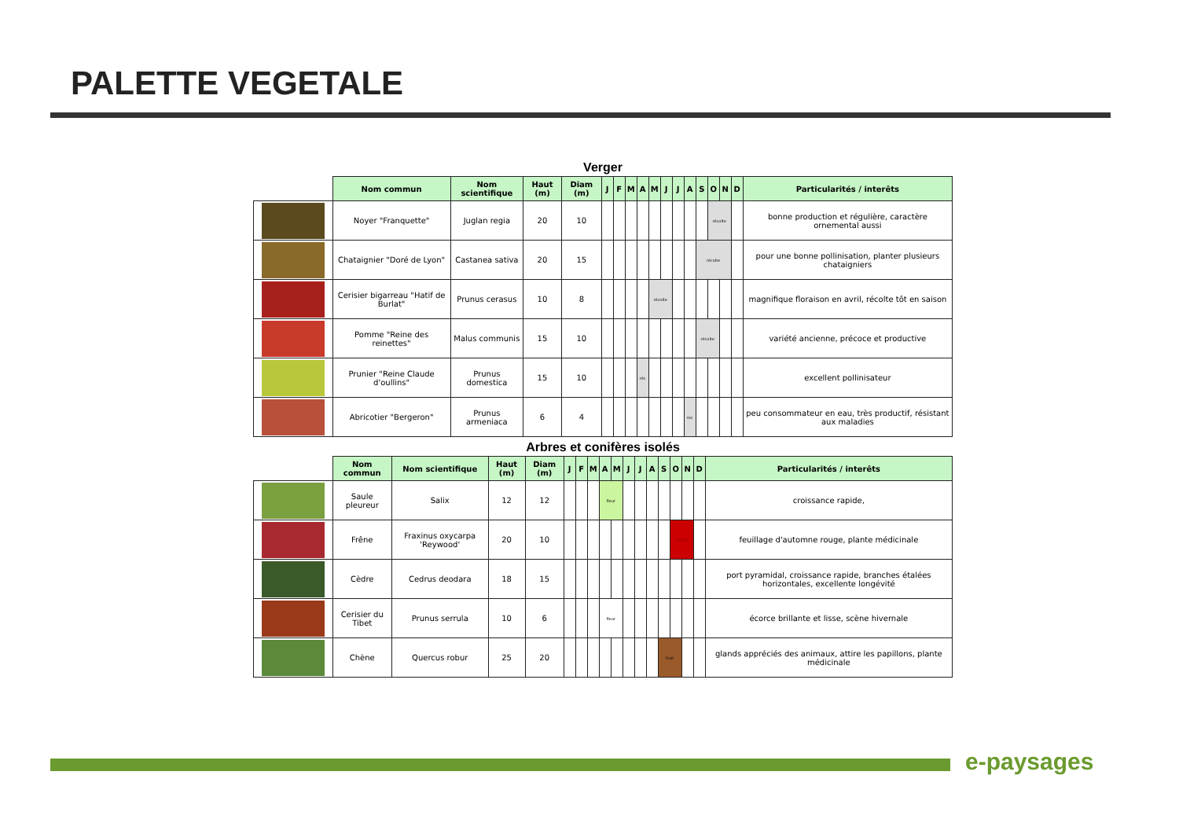PALETTE VEGETALE
Verger
| | Nom commun | Nom scientifique | Haut (m) | Diam (m) | J | F | M | A | M | J | J | A | S | O | N | D | Particularités / interêts |
| --- | --- | --- | --- | --- | --- | --- | --- | --- | --- | --- | --- | --- | --- | --- | --- | --- | --- |
| | Noyer "Franquette" | Juglan regia | 20 | 10 | | | | | | | | | | récolte | | | bonne production et régulière, caractère ornemental aussi |
| | Chataignier "Doré de Lyon" | Castanea sativa | 20 | 15 | | | | | | | | | récolte | | | | pour une bonne pollinisation, planter plusieurs chataigniers |
| | Cerisier bigarreau "Hatif de Burlat" | Prunus cerasus | 10 | 8 | | | | | récolte | | | | | | | | magnifique floraison en avril, récolte tôt en saison |
| | Pomme "Reine des reinettes" | Malus communis | 15 | 10 | | | | | | | | | récolte | | | | variété ancienne, précoce et productive |
| | Prunier "Reine Claude d'oullins" | Prunus domestica | 15 | 10 | | | | réc | | | | | | | | | excellent pollinisateur |
| | Abricotier "Bergeron" | Prunus armeniaca | 6 | 4 | | | | | | | | rec | | | | | peu consommateur en eau, très productif, résistant aux maladies |
Arbres et conifères isolés
| | Nom commun | Nom scientifique | Haut (m) | Diam (m) | J | F | M | A | M | J | J | A | S | O | N | D | Particularités / interêts |
| --- | --- | --- | --- | --- | --- | --- | --- | --- | --- | --- | --- | --- | --- | --- | --- | --- | --- |
| | Saule pleureur | Salix | 12 | 12 | | | | fleur | | | | | | | | | croissance rapide, |
| | Frêne | Fraxinus oxycarpa 'Reywood' | 20 | 10 | | | | | | | | | | feuille | | | feuillage d'automne rouge, plante médicinale |
| | Cèdre | Cedrus deodara | 18 | 15 | | | | | | | | | | | | | port pyramidal, croissance rapide, branches étalées horizontales, excellente longévité |
| | Cerisier du Tibet | Prunus serrula | 10 | 6 | | | | fleur | | | | | | | | | écorce brillante et lisse, scène hivernale |
| | Chène | Quercus robur | 25 | 20 | | | | | | | | | fruit | | | | glands appréciés des animaux, attire les papillons, plante médicinale |
e-paysages